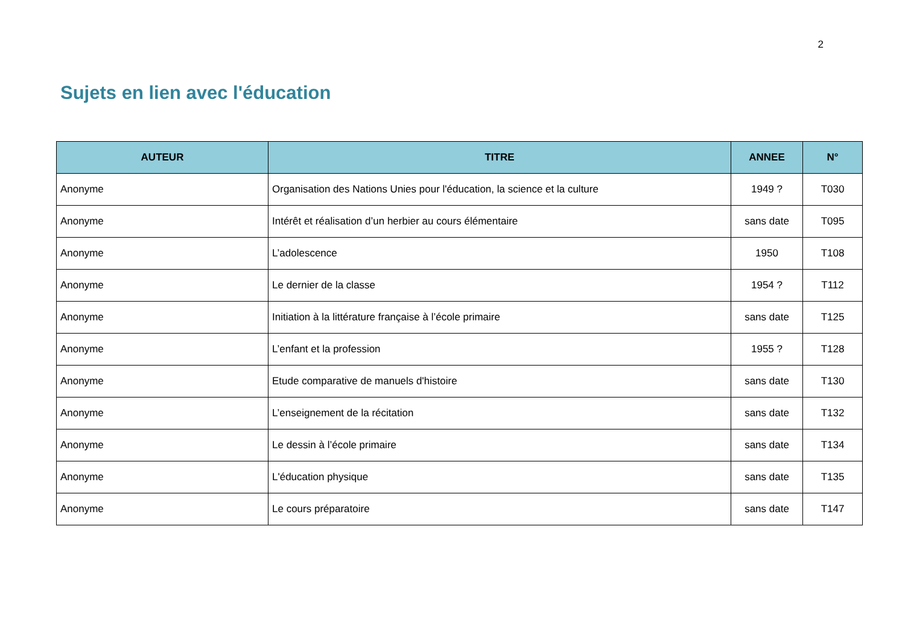2
Sujets en lien avec l'éducation
| AUTEUR | TITRE | ANNEE | N° |
| --- | --- | --- | --- |
| Anonyme | Organisation des Nations Unies pour l'éducation, la science et la culture | 1949 ? | T030 |
| Anonyme | Intérêt et réalisation d’un herbier au cours élémentaire | sans date | T095 |
| Anonyme | L’adolescence | 1950 | T108 |
| Anonyme | Le dernier de la classe | 1954 ? | T112 |
| Anonyme | Initiation à la littérature française à l’école primaire | sans date | T125 |
| Anonyme | L’enfant et la profession | 1955 ? | T128 |
| Anonyme | Etude comparative de manuels d'histoire | sans date | T130 |
| Anonyme | L’enseignement de la récitation | sans date | T132 |
| Anonyme | Le dessin à l’école primaire | sans date | T134 |
| Anonyme | L'éducation physique | sans date | T135 |
| Anonyme | Le cours préparatoire | sans date | T147 |